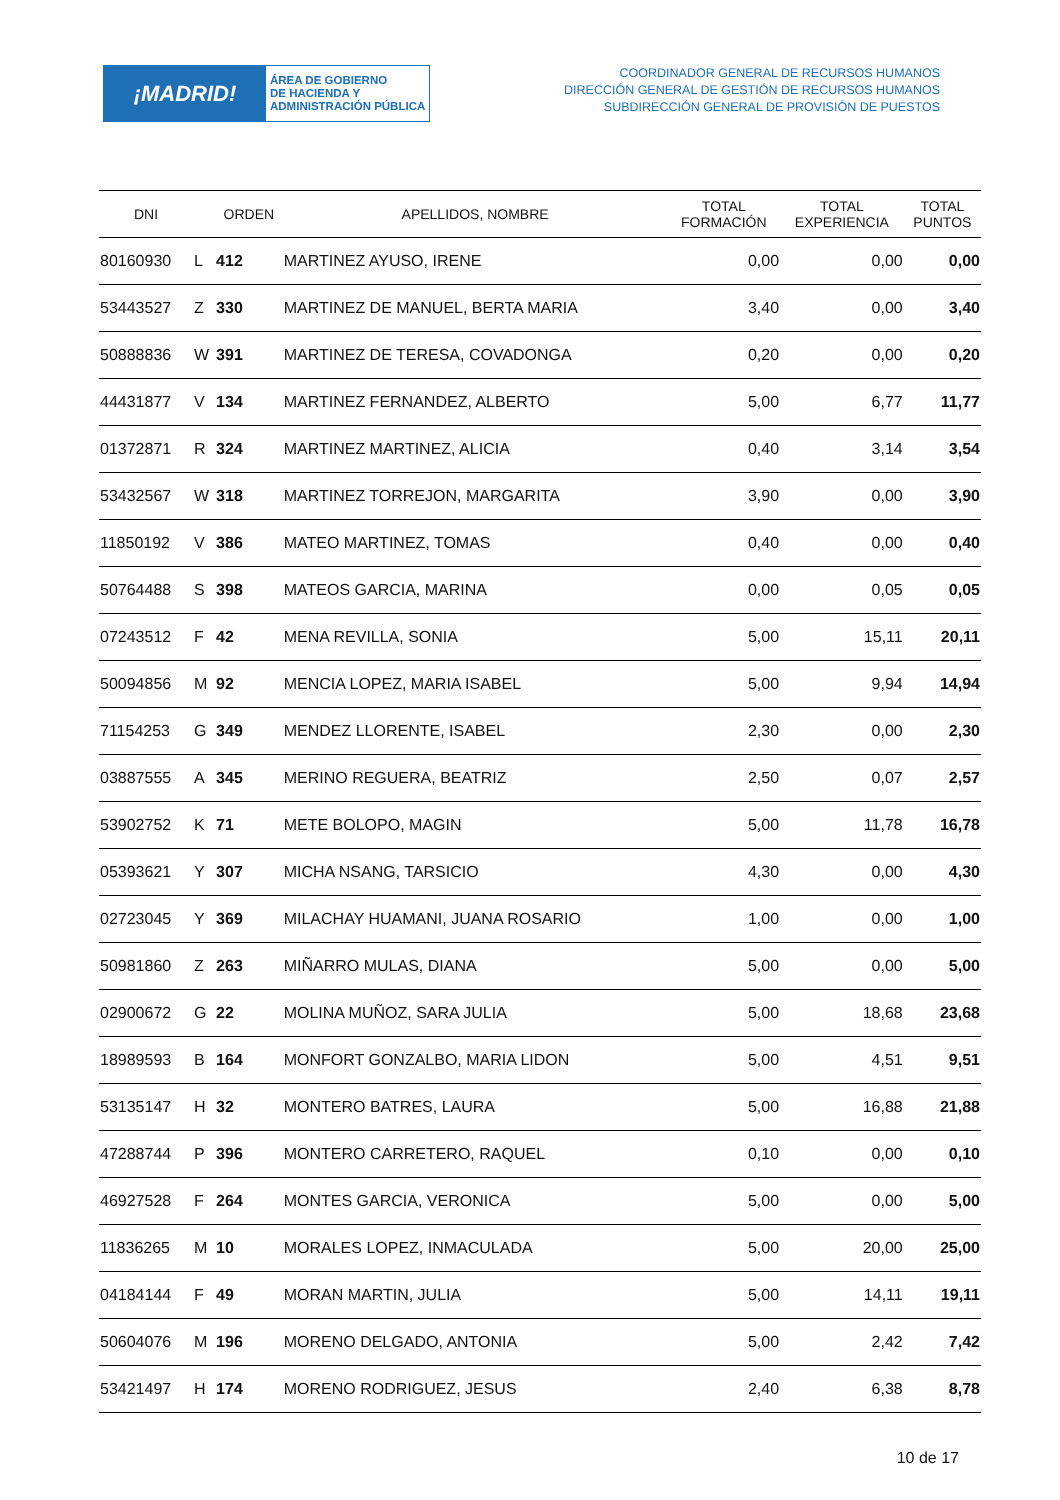¡MADRID!
ÁREA DE GOBIERNO
DE HACIENDA Y
ADMINISTRACIÓN PÚBLICA
COORDINADOR GENERAL DE RECURSOS HUMANOS
DIRECCIÓN GENERAL DE GESTIÓN DE RECURSOS HUMANOS
SUBDIRECCIÓN GENERAL DE PROVISIÓN DE PUESTOS
| DNI | | ORDEN | APELLIDOS, NOMBRE | TOTAL FORMACIÓN | TOTAL EXPERIENCIA | TOTAL PUNTOS |
| --- | --- | --- | --- | --- | --- | --- |
| 80160930 | L | 412 | MARTINEZ AYUSO, IRENE | 0,00 | 0,00 | 0,00 |
| 53443527 | Z | 330 | MARTINEZ DE MANUEL, BERTA MARIA | 3,40 | 0,00 | 3,40 |
| 50888836 | W | 391 | MARTINEZ DE TERESA, COVADONGA | 0,20 | 0,00 | 0,20 |
| 44431877 | V | 134 | MARTINEZ FERNANDEZ, ALBERTO | 5,00 | 6,77 | 11,77 |
| 01372871 | R | 324 | MARTINEZ MARTINEZ, ALICIA | 0,40 | 3,14 | 3,54 |
| 53432567 | W | 318 | MARTINEZ TORREJON, MARGARITA | 3,90 | 0,00 | 3,90 |
| 11850192 | V | 386 | MATEO MARTINEZ, TOMAS | 0,40 | 0,00 | 0,40 |
| 50764488 | S | 398 | MATEOS GARCIA, MARINA | 0,00 | 0,05 | 0,05 |
| 07243512 | F | 42 | MENA REVILLA, SONIA | 5,00 | 15,11 | 20,11 |
| 50094856 | M | 92 | MENCIA LOPEZ, MARIA ISABEL | 5,00 | 9,94 | 14,94 |
| 71154253 | G | 349 | MENDEZ LLORENTE, ISABEL | 2,30 | 0,00 | 2,30 |
| 03887555 | A | 345 | MERINO REGUERA, BEATRIZ | 2,50 | 0,07 | 2,57 |
| 53902752 | K | 71 | METE BOLOPO, MAGIN | 5,00 | 11,78 | 16,78 |
| 05393621 | Y | 307 | MICHA NSANG, TARSICIO | 4,30 | 0,00 | 4,30 |
| 02723045 | Y | 369 | MILACHAY HUAMANI, JUANA ROSARIO | 1,00 | 0,00 | 1,00 |
| 50981860 | Z | 263 | MIÑARRO MULAS, DIANA | 5,00 | 0,00 | 5,00 |
| 02900672 | G | 22 | MOLINA MUÑOZ, SARA JULIA | 5,00 | 18,68 | 23,68 |
| 18989593 | B | 164 | MONFORT GONZALBO, MARIA LIDON | 5,00 | 4,51 | 9,51 |
| 53135147 | H | 32 | MONTERO BATRES, LAURA | 5,00 | 16,88 | 21,88 |
| 47288744 | P | 396 | MONTERO CARRETERO, RAQUEL | 0,10 | 0,00 | 0,10 |
| 46927528 | F | 264 | MONTES GARCIA, VERONICA | 5,00 | 0,00 | 5,00 |
| 11836265 | M | 10 | MORALES LOPEZ, INMACULADA | 5,00 | 20,00 | 25,00 |
| 04184144 | F | 49 | MORAN MARTIN, JULIA | 5,00 | 14,11 | 19,11 |
| 50604076 | M | 196 | MORENO DELGADO, ANTONIA | 5,00 | 2,42 | 7,42 |
| 53421497 | H | 174 | MORENO RODRIGUEZ, JESUS | 2,40 | 6,38 | 8,78 |
10 de 17